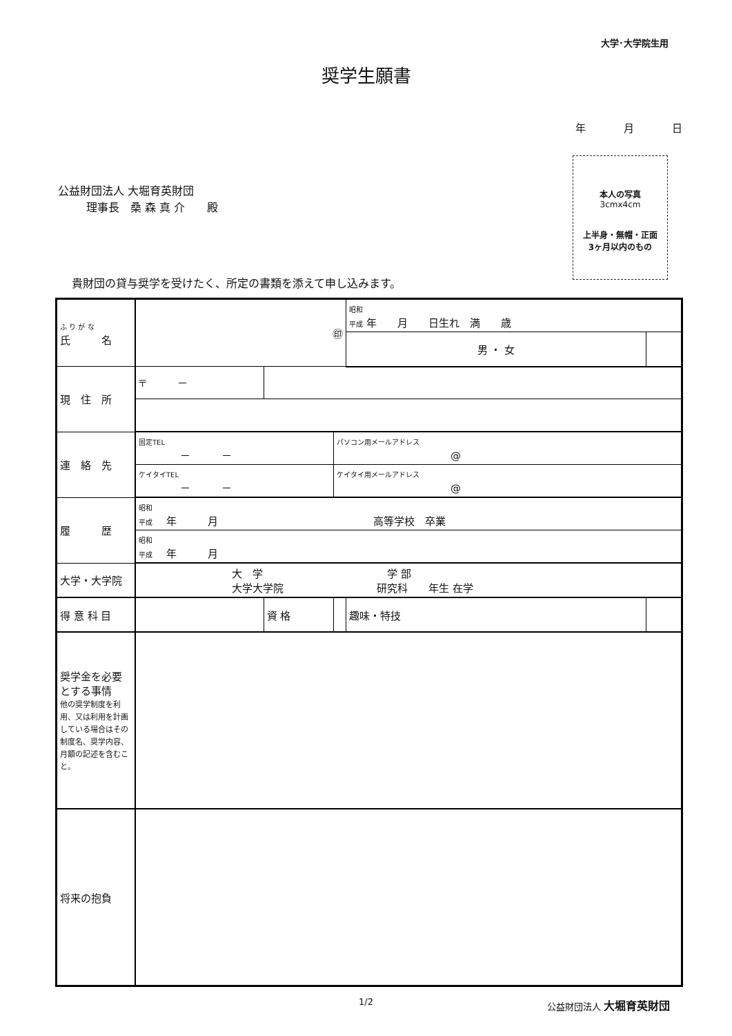大学･大学院生用
奨学生願書
年 月 日
公益財団法人 大堀育英財団
理事長　桑 森 真 介　　殿
本人の写真
3cmx4cm
上半身・無帽・正面
3ヶ月以内のもの
貴財団の貸与奨学を受けたく、所定の書類を添えて申し込みます。
| ふ り が な 氏 名 | ㊞ | | | 昭和 平成 年 月 日生れ 満 歳 | |
| | | | | 男 ・ 女 | |
| 現 住 所 | 〒 － | | | | |
| 連 絡 先 | 固定TEL － － | | パソコン用メールアドレス @ | | |
| | ケイタイTEL － － | | ケイタイ用メールアドレス @ | | |
| 履 歴 | 昭和 平成 年 月 高等学校 卒業 | | | | |
| | 昭和 平成 年 月 | | | | |
| 大学・大学院 | 大 学 学 部 大学大学院 研究科 年生 在学 | | | | |
| 得 意 科 目 | | 資 格 | | 趣味・特技 | |
| 奨学金を必要とする事情 他の奨学制度を利用、又は利用を計画している場合はその制度名、奨学内容、月額の記述を含むこと。 | | | | | |
| 将来の抱負 | | | | | |
1/2 公益財団法人 大堀育英財団